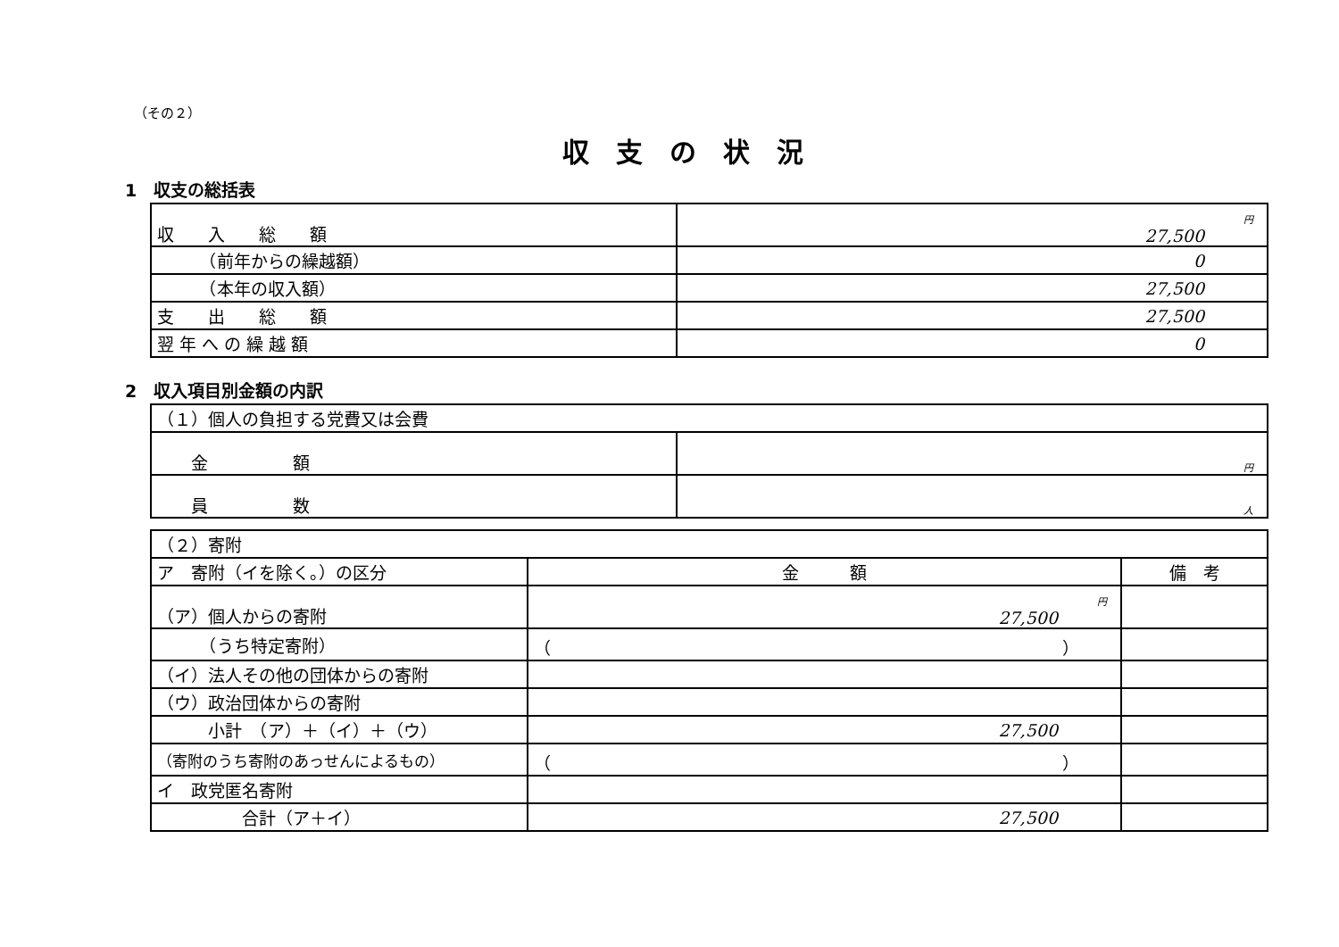（その２）
収支の状況
1　収支の総括表
| 収 入 総 額 | 円 27,500 |
| （前年からの繰越額） | 0 |
| （本年の収入額） | 27,500 |
| 支 出 総 額 | 27,500 |
| 翌 年 へ の 繰 越 額 | 0 |
2　収入項目別金額の内訳
| （１）個人の負担する党費又は会費 | |
| 金 額 | 円 |
| 員 数 | 人 |
| （２）寄附 | | |
| ア 寄附（イを除く。）の区分 | 金 額 | 備 考 |
| （ア）個人からの寄附 | 円 27,500 | |
| （うち特定寄附） | （ ） | |
| （イ）法人その他の団体からの寄附 | | |
| （ウ）政治団体からの寄附 | | |
| 小計 （ア）＋（イ）＋（ウ） | 27,500 | |
| （寄附のうち寄附のあっせんによるもの） | （ ） | |
| イ 政党匿名寄附 | | |
| 合計（ア＋イ） | 27,500 | |